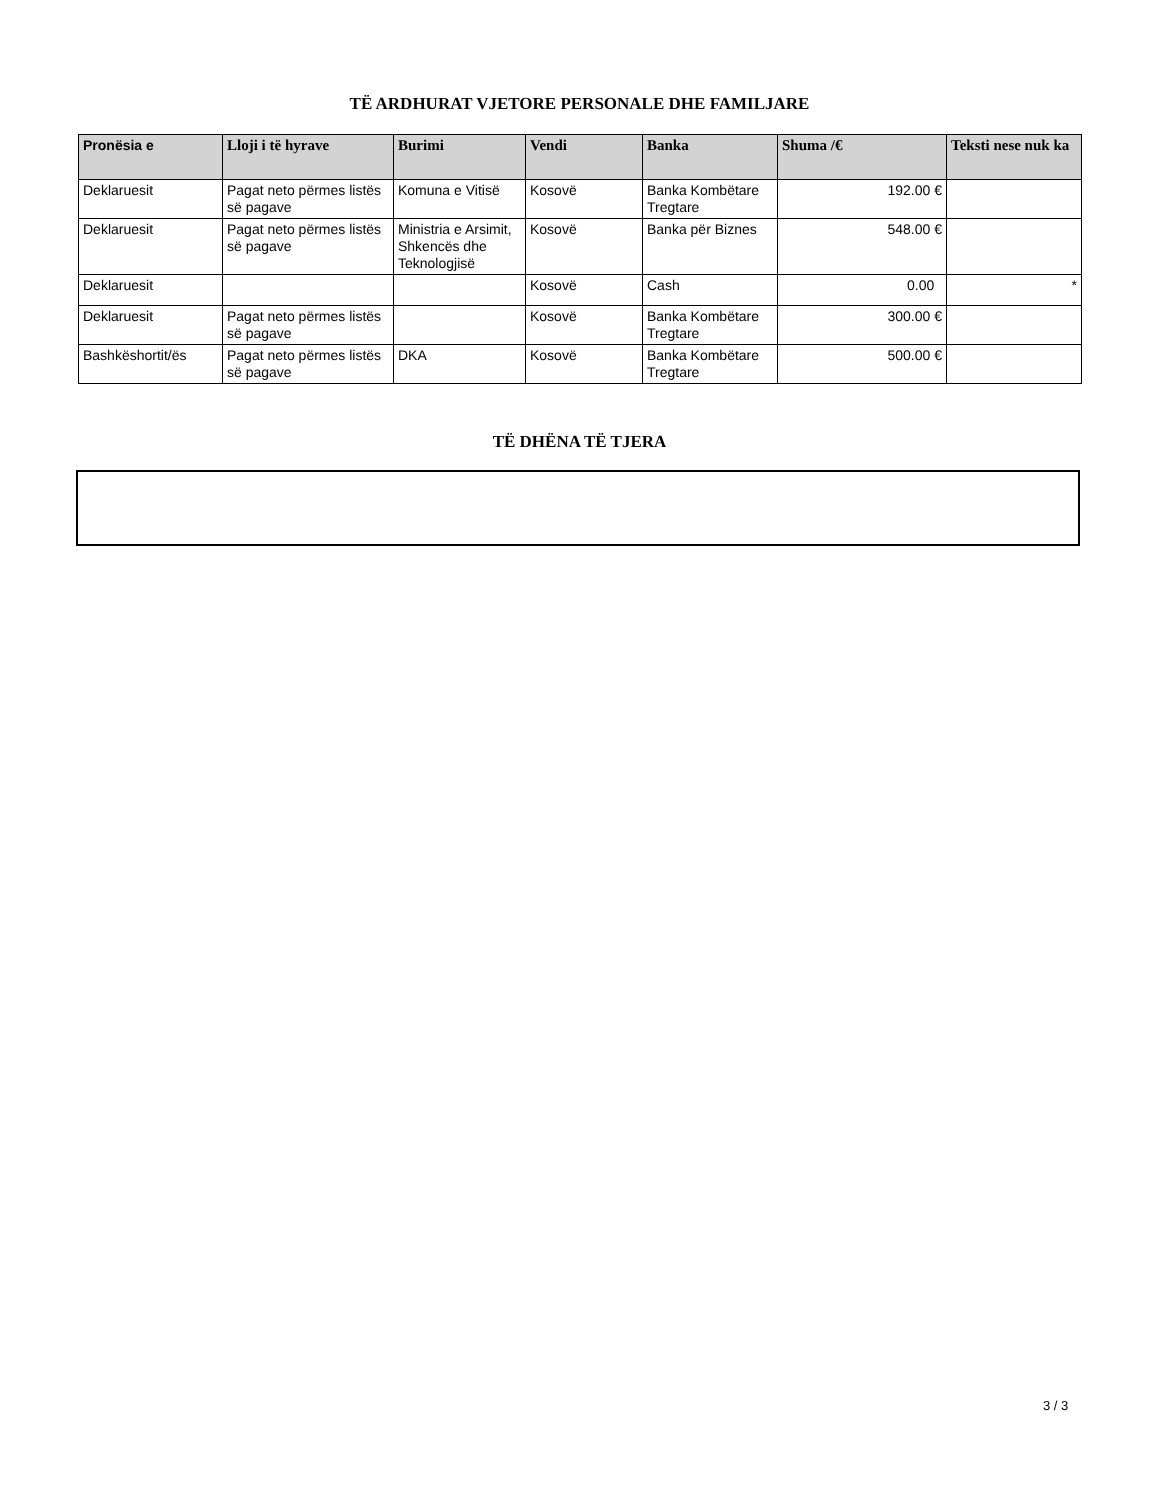TË ARDHURAT VJETORE PERSONALE DHE FAMILJARE
| Pronësia e | Lloji i të hyrave | Burimi | Vendi | Banka | Shuma /€ | Teksti nese nuk ka |
| --- | --- | --- | --- | --- | --- | --- |
| Deklaruesit | Pagat neto përmes listës së pagave | Komuna e Vitisë | Kosovë | Banka Kombëtare Tregtare | 192.00 € | |
| Deklaruesit | Pagat neto përmes listës së pagave | Ministria e Arsimit, Shkencës dhe Teknologjisë | Kosovë | Banka për Biznes | 548.00 € | |
| Deklaruesit | | | Kosovë | Cash | 0.00 | * |
| Deklaruesit | Pagat neto përmes listës së pagave | | Kosovë | Banka Kombëtare Tregtare | 300.00 € | |
| Bashkëshortit/ës | Pagat neto përmes listës së pagave | DKA | Kosovë | Banka Kombëtare Tregtare | 500.00 € | |
TË DHËNA TË TJERA
3 / 3